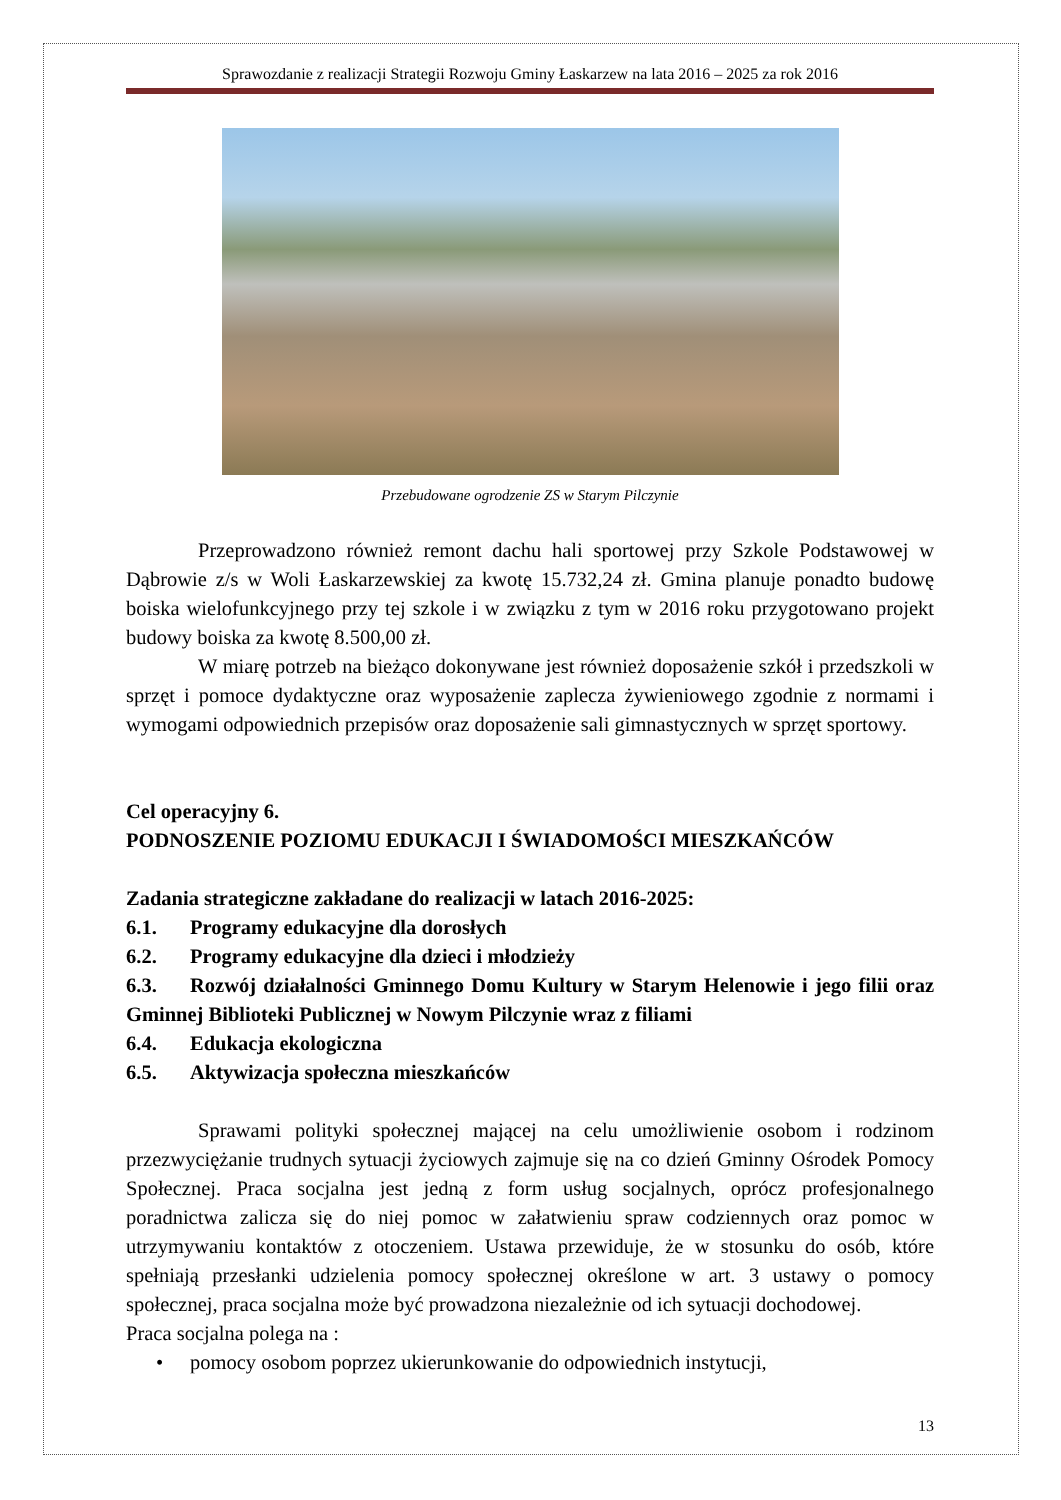Sprawozdanie z realizacji Strategii Rozwoju Gminy Łaskarzew na lata 2016 – 2025 za rok 2016
Przebudowane ogrodzenie ZS w Starym Pilczynie
Przeprowadzono również remont dachu hali sportowej przy Szkole Podstawowej w Dąbrowie z/s w Woli Łaskarzewskiej za kwotę 15.732,24 zł. Gmina planuje ponadto budowę boiska wielofunkcyjnego przy tej szkole i w związku z tym w 2016 roku przygotowano projekt budowy boiska za kwotę 8.500,00 zł.
W miarę potrzeb na bieżąco dokonywane jest również doposażenie szkół i przedszkoli w sprzęt i pomoce dydaktyczne oraz wyposażenie zaplecza żywieniowego zgodnie z normami i wymogami odpowiednich przepisów oraz doposażenie sali gimnastycznych w sprzęt sportowy.
Cel operacyjny 6.
PODNOSZENIE POZIOMU EDUKACJI I ŚWIADOMOŚCI MIESZKAŃCÓW
Zadania strategiczne zakładane do realizacji w latach 2016-2025:
6.1. Programy edukacyjne dla dorosłych
6.2. Programy edukacyjne dla dzieci i młodzieży
6.3. Rozwój działalności Gminnego Domu Kultury w Starym Helenowie i jego filii oraz Gminnej Biblioteki Publicznej w Nowym Pilczynie wraz z filiami
6.4. Edukacja ekologiczna
6.5. Aktywizacja społeczna mieszkańców
Sprawami polityki społecznej mającej na celu umożliwienie osobom i rodzinom przezwyciężanie trudnych sytuacji życiowych zajmuje się na co dzień Gminny Ośrodek Pomocy Społecznej. Praca socjalna jest jedną z form usług socjalnych, oprócz profesjonalnego poradnictwa zalicza się do niej pomoc w załatwieniu spraw codziennych oraz pomoc w utrzymywaniu kontaktów z otoczeniem. Ustawa przewiduje, że w stosunku do osób, które spełniają przesłanki udzielenia pomocy społecznej określone w art. 3 ustawy o pomocy społecznej, praca socjalna może być prowadzona niezależnie od ich sytuacji dochodowej.
Praca socjalna polega na :
• pomocy osobom poprzez ukierunkowanie do odpowiednich instytucji,
13